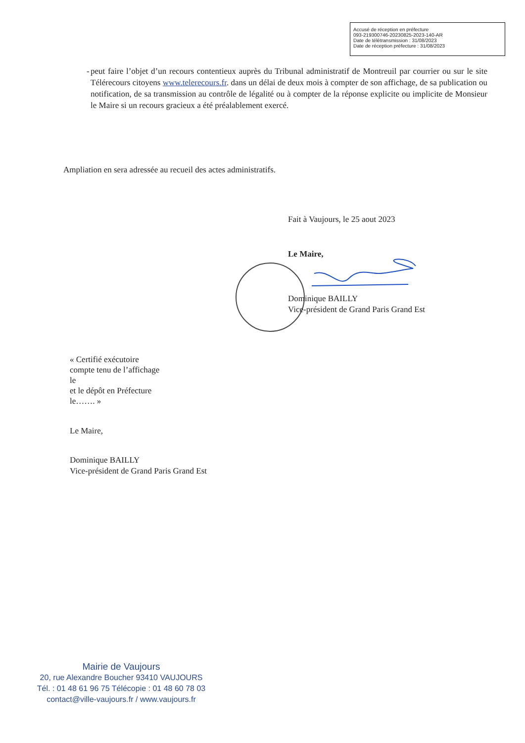Accusé de réception en préfecture
093-219300746-20230825-2023-140-AR
Date de télétransmission : 31/08/2023
Date de réception préfecture : 31/08/2023
- peut faire l’objet d’un recours contentieux auprès du Tribunal administratif de Montreuil par courrier ou sur le site Télérecours citoyens www.telerecours.fr. dans un délai de deux mois à compter de son affichage, de sa publication ou notification, de sa transmission au contrôle de légalité ou à compter de la réponse explicite ou implicite de Monsieur le Maire si un recours gracieux a été préalablement exercé.
Ampliation en sera adressée au recueil des actes administratifs.
Fait à Vaujours, le 25 aout 2023
Le Maire,
Dominique BAILLY
Vice-président de Grand Paris Grand Est
« Certifié exécutoire
compte tenu de l’affichage
le
et le dépôt en Préfecture
le……. »
Le Maire,
Dominique BAILLY
Vice-président de Grand Paris Grand Est
Mairie de Vaujours
20, rue Alexandre Boucher 93410 VAUJOURS
Tél. : 01 48 61 96 75 Télécopie : 01 48 60 78 03
contact@ville-vaujours.fr / www.vaujours.fr